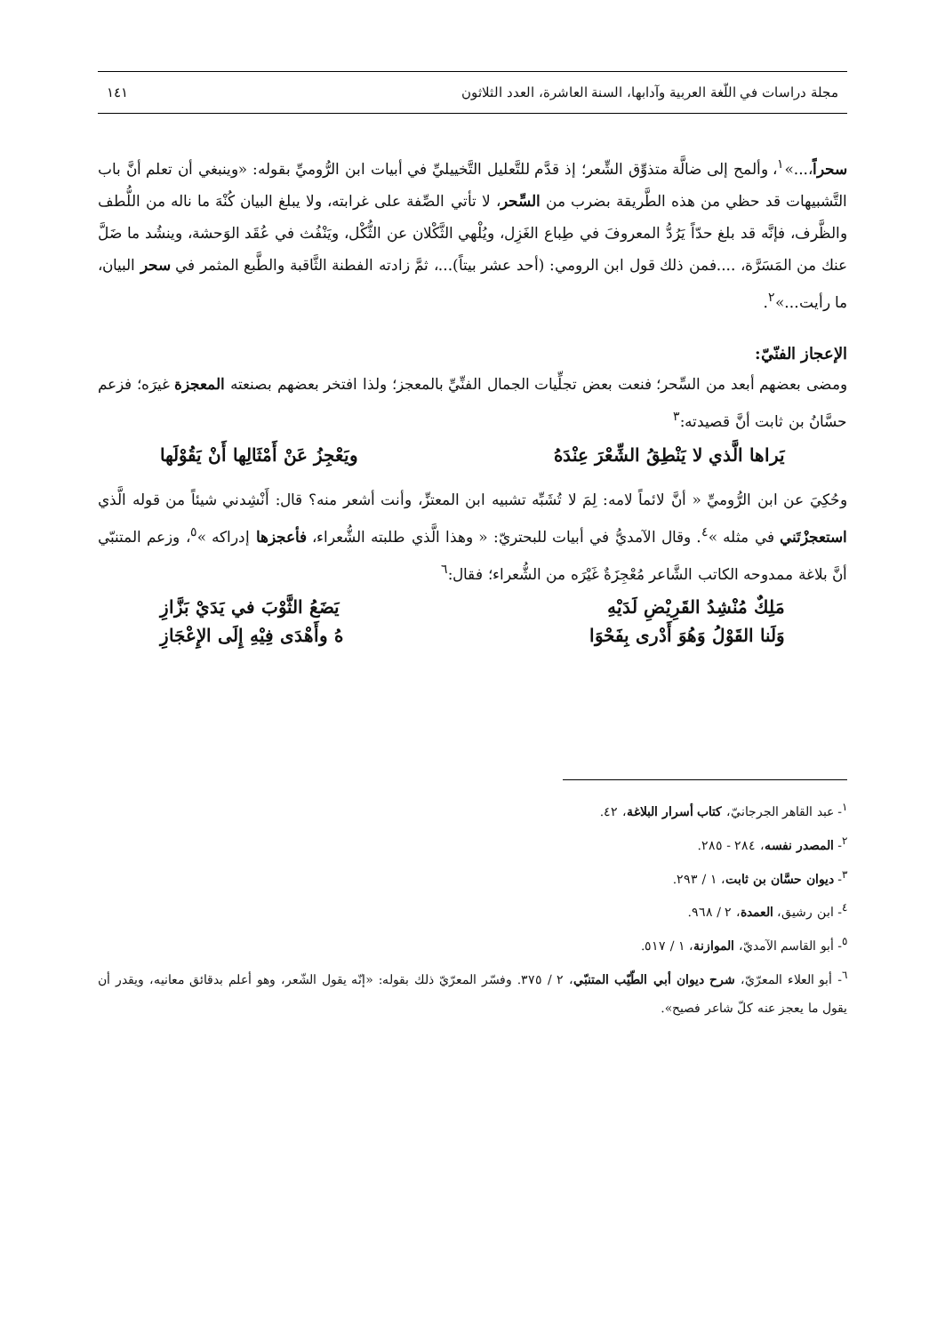مجلة دراسات في اللّغة العربية وآدابها، السنة العاشرة، العدد الثلاثون ١٤١
سحراً،...»<sup>١</sup>، وألمح إلى ضالَّة متذوِّق الشِّعر؛ إذ قدَّم للتَّعليل التَّخييليِّ في أبيات ابن الرُّوميِّ بقوله: «وينبغي أن تعلم أنَّ باب التَّشبيهات قد حظي من هذه الطَّريقة بضرب من السِّحر، لا تأتي الصِّفة على غرابته، ولا يبلغ البيان كُنْهَ ما ناله من اللُّطف والظَّرف، فإنَّه قد بلغ حدّاً يَرُدُّ المعروفَ في طِباع الغَزِل، ويُلْهي الثَّكْلان عن الثُّكْل، ويَنْفُث في عُقَد الوَحشة، وينشُد ما ضَلَّ عنك من المَسَرَّة، ....فمن ذلك قول ابن الرومي: (أحد عشر بيتاً)...، ثمَّ زادته الفطنة الثَّاقبة والطَّبع المثمر في سحر البيان، ما رأيت...»<sup>٢</sup>.
الإعجاز الفنّيّ:
ومضى بعضهم أبعد من السِّحر؛ فنعت بعض تجلِّيات الجمال الفنِّيِّ بالمعجز؛ ولذا افتخر بعضهم بصنعته المعجزة غيرَه؛ فزعم حسَّانُ بن ثابت أنَّ قصيدته:<sup>٣</sup>
يَراها الَّذي لا يَنْطِقُ الشِّعْرَ عِنْدَهُ ويَعْجِزُ عَنْ أَمْثَالِها أَنْ يَقُوْلَها
وحُكِيَ عن ابن الرُّوميِّ « أنَّ لائماً لامه: لِمَ لا تُشَبِّه تشبيه ابن المعتزِّ، وأنت أشعر منه؟ قال: أَنْشِدني شيئاً من قوله الَّذي استعجزْتَني في مثله »<sup>٤</sup>. وقال الآمديُّ في أبيات للبحتريّ: « وهذا الَّذي طلبته الشُّعراء، فأعجزها إدراكه »<sup>٥</sup>، وزعم المتنبّي أنَّ بلاغة ممدوحه الكاتب الشَّاعر مُعْجِزَةٌ غَيْرَه من الشُّعراء؛ فقال:<sup>٦</sup>
مَلِكٌ مُنْشِدُ القَرِيْضِ لَدَيْهِ يَضَعُ الثَّوْبَ في يَدَيْ بَزَّازِ
وَلَنا القَوْلُ وَهُوَ أَدْرى بِفَحْوَا هُ وأَهْدَى فِيْهِ إِلَى الإِعْجَازِ
<sup>١</sup>- عبد القاهر الجرجانيّ، كتاب أسرار البلاغة، ٤٢.
<sup>٢</sup>- المصدر نفسه، ٢٨٤ - ٢٨٥.
<sup>٣</sup>- ديوان حسَّان بن ثابت، ١ / ٢٩٣.
<sup>٤</sup>- ابن رشيق، العمدة، ٢ / ٩٦٨.
<sup>٥</sup>- أبو القاسم الآمديّ، الموازنة، ١ / ٥١٧.
<sup>٦</sup>- أبو العلاء المعرّيّ، شرح ديوان أبي الطّيّب المتنبّي، ٢ / ٣٧٥. وفسّر المعرّيّ ذلك بقوله: «إنّه يقول الشّعر، وهو أعلم بدقائق معانيه، ويقدر أن يقول ما يعجز عنه كلّ شاعر فصيح».